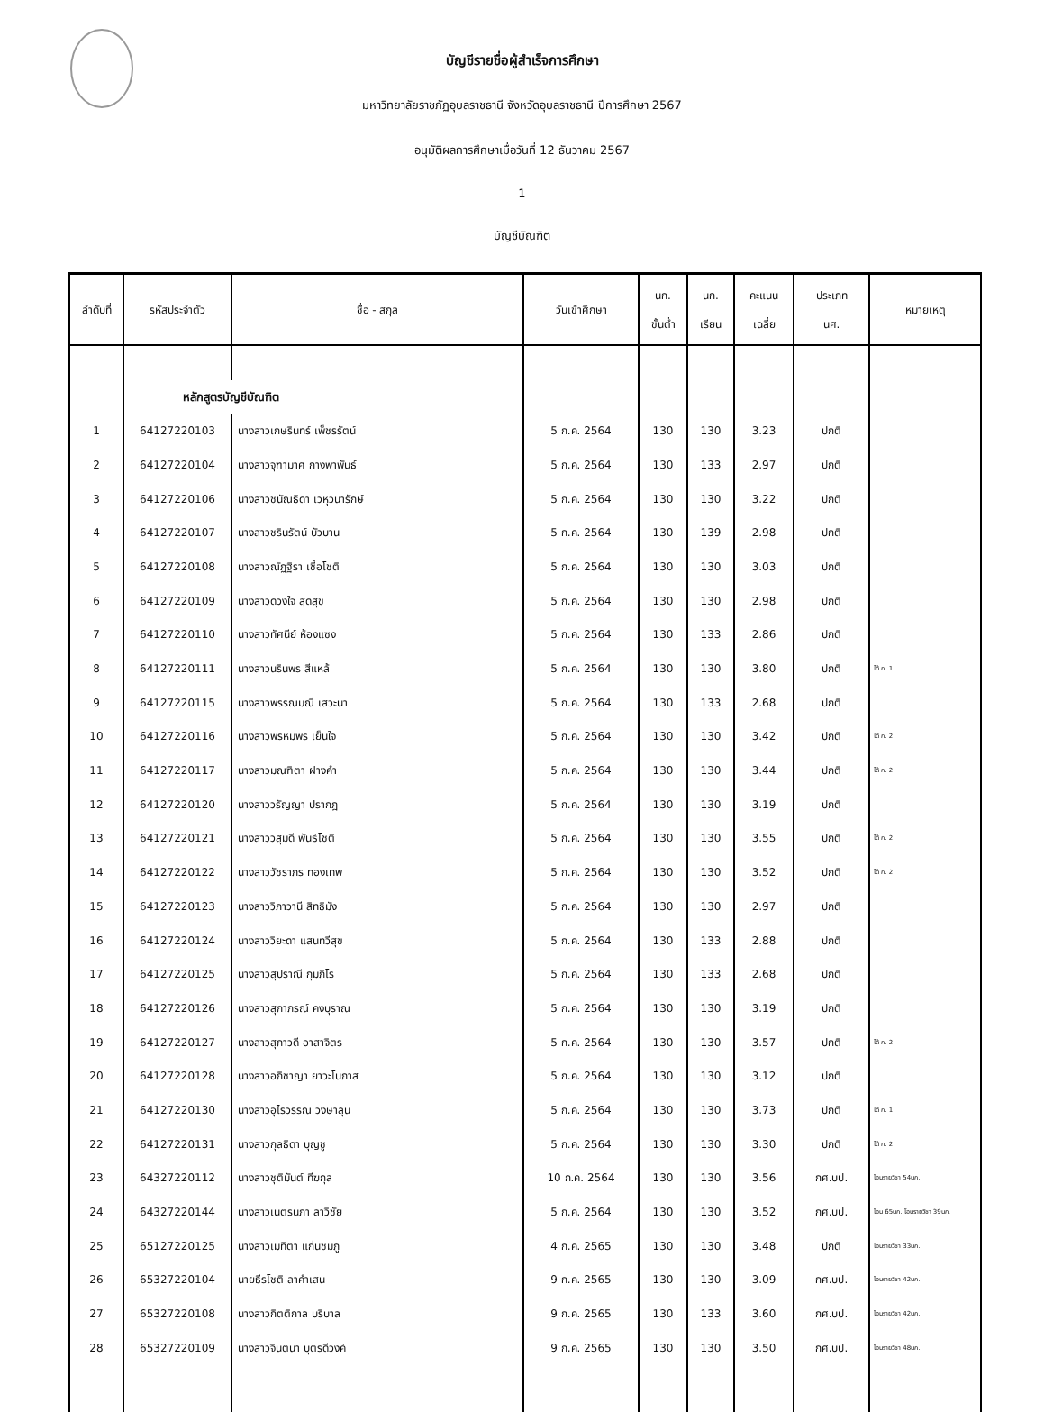บัญชีรายชื่อผู้สำเร็จการศึกษา
มหาวิทยาลัยราชภัฏอุบลราชธานี จังหวัดอุบลราชธานี ปีการศึกษา 2567
อนุมัติผลการศึกษาเมื่อวันที่ 12 ธันวาคม 2567
1
บัญชีบัณฑิต
| ลำดับที่ | รหัสประจำตัว | ชื่อ - สกุล | วันเข้าศึกษา | นก. ขั้นต่ำ | นก. เรียน | คะแนน เฉลี่ย | ประเภท นศ. | หมายเหตุ |
| --- | --- | --- | --- | --- | --- | --- | --- | --- |
| | หลักสูตรบัญชีบัณฑิต | | | | | | | |
| 1 | 64127220103 | นางสาวเกษรินทร์ เพ็ชรรัตน์ | 5 ก.ค. 2564 | 130 | 130 | 3.23 | ปกติ | |
| 2 | 64127220104 | นางสาวจุฑามาศ กางพาพันธ์ | 5 ก.ค. 2564 | 130 | 133 | 2.97 | ปกติ | |
| 3 | 64127220106 | นางสาวชนัณธิดา เวหุวนารักษ์ | 5 ก.ค. 2564 | 130 | 130 | 3.22 | ปกติ | |
| 4 | 64127220107 | นางสาวชรินรัตน์ บัวบาน | 5 ก.ค. 2564 | 130 | 139 | 2.98 | ปกติ | |
| 5 | 64127220108 | นางสาวณัฏฐิรา เชื้อโชติ | 5 ก.ค. 2564 | 130 | 130 | 3.03 | ปกติ | |
| 6 | 64127220109 | นางสาวดวงใจ สุดสุข | 5 ก.ค. 2564 | 130 | 130 | 2.98 | ปกติ | |
| 7 | 64127220110 | นางสาวทัศนีย์ ห้องแซง | 5 ก.ค. 2564 | 130 | 133 | 2.86 | ปกติ | |
| 8 | 64127220111 | นางสาวนรินพร สีแหล้ | 5 ก.ค. 2564 | 130 | 130 | 3.80 | ปกติ | ได้ ก. 1 |
| 9 | 64127220115 | นางสาวพรรณมณี เสวะนา | 5 ก.ค. 2564 | 130 | 133 | 2.68 | ปกติ | |
| 10 | 64127220116 | นางสาวพรหมพร เย็นใจ | 5 ก.ค. 2564 | 130 | 130 | 3.42 | ปกติ | ได้ ก. 2 |
| 11 | 64127220117 | นางสาวมณฑิตา ฝางคำ | 5 ก.ค. 2564 | 130 | 130 | 3.44 | ปกติ | ได้ ก. 2 |
| 12 | 64127220120 | นางสาววรัญญา ปรากฎ | 5 ก.ค. 2564 | 130 | 130 | 3.19 | ปกติ | |
| 13 | 64127220121 | นางสาววสุมดี พันธ์โชติ | 5 ก.ค. 2564 | 130 | 130 | 3.55 | ปกติ | ได้ ก. 2 |
| 14 | 64127220122 | นางสาววัชราภร ทองเทพ | 5 ก.ค. 2564 | 130 | 130 | 3.52 | ปกติ | ได้ ก. 2 |
| 15 | 64127220123 | นางสาววิภาวานี สิทธิมัง | 5 ก.ค. 2564 | 130 | 130 | 2.97 | ปกติ | |
| 16 | 64127220124 | นางสาววิยะดา แสนทวีสุข | 5 ก.ค. 2564 | 130 | 133 | 2.88 | ปกติ | |
| 17 | 64127220125 | นางสาวสุปราณี กุมภิโร | 5 ก.ค. 2564 | 130 | 133 | 2.68 | ปกติ | |
| 18 | 64127220126 | นางสาวสุภาภรณ์ คงบุราณ | 5 ก.ค. 2564 | 130 | 130 | 3.19 | ปกติ | |
| 19 | 64127220127 | นางสาวสุภาวดี อาสาจิตร | 5 ก.ค. 2564 | 130 | 130 | 3.57 | ปกติ | ได้ ก. 2 |
| 20 | 64127220128 | นางสาวอภิชาญา ยาวะโนภาส | 5 ก.ค. 2564 | 130 | 130 | 3.12 | ปกติ | |
| 21 | 64127220130 | นางสาวอุไรวรรณ วงษาลุน | 5 ก.ค. 2564 | 130 | 130 | 3.73 | ปกติ | ได้ ก. 1 |
| 22 | 64127220131 | นางสาวกุลธิดา บุญชู | 5 ก.ค. 2564 | 130 | 130 | 3.30 | ปกติ | ได้ ก. 2 |
| 23 | 64327220112 | นางสาวชุติมันต์ ทีฆกุล | 10 ก.ค. 2564 | 130 | 130 | 3.56 | กศ.บป. | โอนรายวิชา 54นก. |
| 24 | 64327220144 | นางสาวเนตรนภา ลาวิชัย | 5 ก.ค. 2564 | 130 | 130 | 3.52 | กศ.บป. | โอน 65นก. โอนรายวิชา 39นก. |
| 25 | 65127220125 | นางสาวเมทิตา แก่นชมภู | 4 ก.ค. 2565 | 130 | 130 | 3.48 | ปกติ | โอนรายวิชา 33นก. |
| 26 | 65327220104 | นายธีรโชติ ลาคำเสน | 9 ก.ค. 2565 | 130 | 130 | 3.09 | กศ.บป. | โอนรายวิชา 42นก. |
| 27 | 65327220108 | นางสาวกิตติกาล บริบาล | 9 ก.ค. 2565 | 130 | 133 | 3.60 | กศ.บป. | โอนรายวิชา 42นก. |
| 28 | 65327220109 | นางสาวจินตนา บุตรดีวงค์ | 9 ก.ค. 2565 | 130 | 130 | 3.50 | กศ.บป. | โอนรายวิชา 48นก. |